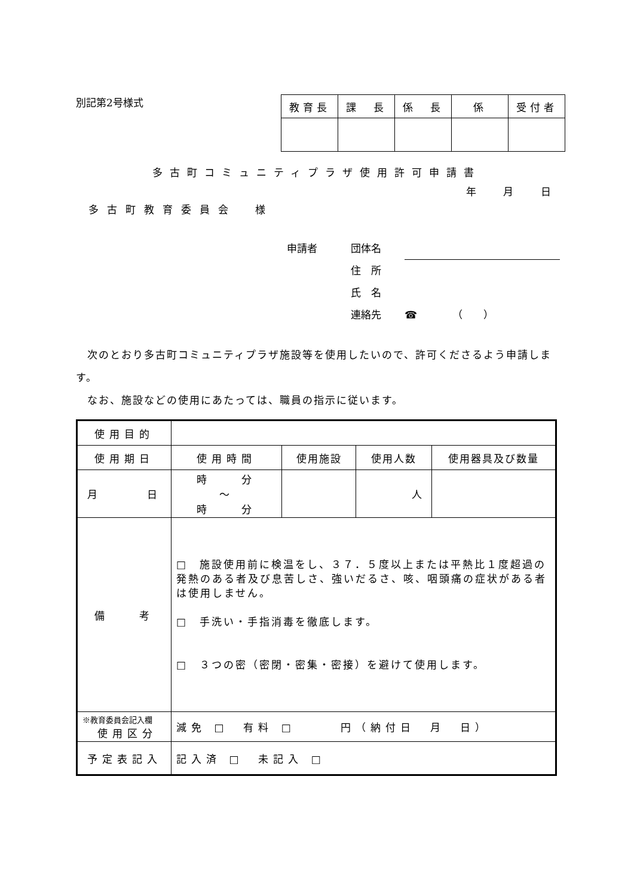別記第2号様式
| 教育長 | 課 長 | 係 長 | 係 | 受付者 |
多古町コミュニティプラザ使用許可申請書
年 月 日
多古町教育委員会　様
申請者 団体名
住　所
氏　名
連絡先 ☎　　　　（　　）
　次のとおり多古町コミュニティプラザ施設等を使用したいので、許可くださるよう申請します。
　なお、施設などの使用にあたっては、職員の指示に従います。
| 使用目的 | | | | |
| 使用期日 | 使用時間 | 使用施設 | 使用人数 | 使用器具及び数量 |
| 月 日 | 時 分 ～ 時 分 | | 人 | |
| 備 考 | □ 施設使用前に検温をし、３７．５度以上または平熱比１度超過の発熱のある者及び息苦しさ、強いだるさ、咳、咽頭痛の症状がある者は使用しません。 □ 手洗い・手指消毒を徹底します。 □ ３つの密（密閉・密集・密接）を避けて使用します。 | | | |
| ※教育委員会記入欄 使用区分 | 減免 □ 有料 □ 円（納付日 月 日） | | | |
| 予定表記入 | 記入済 □ 未記入 □ | | | |